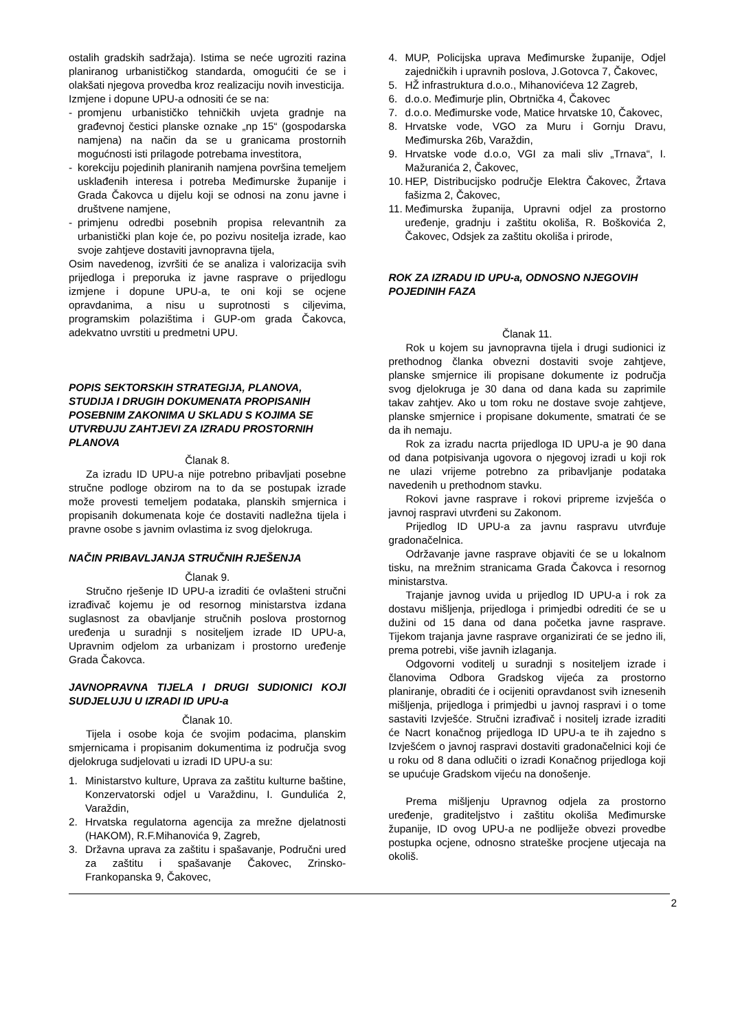ostalih gradskih sadržaja). Istima se neće ugroziti razina planiranog urbanističkog standarda, omogućiti će se i olakšati njegova provedba kroz realizaciju novih investicija.
Izmjene i dopune UPU-a odnositi će se na:
- promjenu urbanističko tehničkih uvjeta gradnje na građevnoj čestici planske oznake „np 15“ (gospodarska namjena) na način da se u granicama prostornih mogućnosti isti prilagode potrebama investitora,
- korekciju pojedinih planiranih namjena površina temeljem usklađenih interesa i potreba Međimurske županije i Grada Čakovca u dijelu koji se odnosi na zonu javne i društvene namjene,
- primjenu odredbi posebnih propisa relevantnih za urbanistički plan koje će, po pozivu nositelja izrade, kao svoje zahtjeve dostaviti javnopravna tijela,
Osim navedenog, izvršiti će se analiza i valorizacija svih prijedloga i preporuka iz javne rasprave o prijedlogu izmjene i dopune UPU-a, te oni koji se ocjene opravdanima, a nisu u suprotnosti s ciljevima, programskim polazištima i GUP-om grada Čakovca, adekvatno uvrstiti u predmetni UPU.
POPIS SEKTORSKIH STRATEGIJA, PLANOVA, STUDIJA I DRUGIH DOKUMENATA PROPISANIH POSEBNIM ZAKONIMA U SKLADU S KOJIMA SE UTVRĐUJU ZAHTJEVI ZA IZRADU PROSTORNIH PLANOVA
Članak 8.
Za izradu ID UPU-a nije potrebno pribavljati posebne stručne podloge obzirom na to da se postupak izrade može provesti temeljem podataka, planskih smjernica i propisanih dokumenata koje će dostaviti nadležna tijela i pravne osobe s javnim ovlastima iz svog djelokruga.
NAČIN PRIBAVLJANJA STRUČNIH RJEŠENJA
Članak 9.
Stručno rješenje ID UPU-a izraditi će ovlašteni stručni izrađivač kojemu je od resornog ministarstva izdana suglasnost za obavljanje stručnih poslova prostornog uređenja u suradnji s nositeljem izrade ID UPU-a, Upravnim odjelom za urbanizam i prostorno uređenje Grada Čakovca.
JAVNOPRAVNA TIJELA I DRUGI SUDIONICI KOJI SUDJELUJU U IZRADI ID UPU-a
Članak 10.
Tijela i osobe koja će svojim podacima, planskim smjernicama i propisanim dokumentima iz područja svog djelokruga sudjelovati u izradi ID UPU-a su:
1. Ministarstvo kulture, Uprava za zaštitu kulturne baštine, Konzervatorski odjel u Varaždinu, I. Gundulića 2, Varaždin,
2. Hrvatska regulatorna agencija za mrežne djelatnosti (HAKOM), R.F.Mihanovića 9, Zagreb,
3. Državna uprava za zaštitu i spašavanje, Područni ured za zaštitu i spašavanje Čakovec, Zrinsko-Frankopanska 9, Čakovec,
4. MUP, Policijska uprava Međimurske županije, Odjel zajedničkih i upravnih poslova, J.Gotovca 7, Čakovec,
5. HŽ infrastruktura d.o.o., Mihanovićeva 12 Zagreb,
6. d.o.o. Međimurje plin, Obrtnička 4, Čakovec
7. d.o.o. Međimurske vode, Matice hrvatske 10, Čakovec,
8. Hrvatske vode, VGO za Muru i Gornju Dravu, Međimurska 26b, Varaždin,
9. Hrvatske vode d.o.o, VGI za mali sliv „Trnava“, I. Mažuranića 2, Čakovec,
10. HEP, Distribucijsko područje Elektra Čakovec, Žrtava fašizma 2, Čakovec,
11. Međimurska županija, Upravni odjel za prostorno uređenje, gradnju i zaštitu okoliša, R. Boškovića 2, Čakovec, Odsjek za zaštitu okoliša i prirode,
ROK ZA IZRADU ID UPU-a, ODNOSNO NJEGOVIH POJEDINIH FAZA
Članak 11.
Rok u kojem su javnopravna tijela i drugi sudionici iz prethodnog članka obvezni dostaviti svoje zahtjeve, planske smjernice ili propisane dokumente iz područja svog djelokruga je 30 dana od dana kada su zaprimile takav zahtjev. Ako u tom roku ne dostave svoje zahtjeve, planske smjernice i propisane dokumente, smatrati će se da ih nemaju.
Rok za izradu nacrta prijedloga ID UPU-a je 90 dana od dana potpisivanja ugovora o njegovoj izradi u koji rok ne ulazi vrijeme potrebno za pribavljanje podataka navedenih u prethodnom stavku.
Rokovi javne rasprave i rokovi pripreme izvješća o javnoj raspravi utvrđeni su Zakonom.
Prijedlog ID UPU-a za javnu raspravu utvrđuje gradonačelnica.
Održavanje javne rasprave objaviti će se u lokalnom tisku, na mrežnim stranicama Grada Čakovca i resornog ministarstva.
Trajanje javnog uvida u prijedlog ID UPU-a i rok za dostavu mišljenja, prijedloga i primjedbi odrediti će se u dužini od 15 dana od dana početka javne rasprave. Tijekom trajanja javne rasprave organizirati će se jedno ili, prema potrebi, više javnih izlaganja.
Odgovorni voditelj u suradnji s nositeljem izrade i članovima Odbora Gradskog vijeća za prostorno planiranje, obraditi će i ocijeniti opravdanost svih iznesenih mišljenja, prijedloga i primjedbi u javnoj raspravi i o tome sastaviti Izvješće. Stručni izrađivač i nositelj izrade izraditi će Nacrt konačnog prijedloga ID UPU-a te ih zajedno s Izvješćem o javnoj raspravi dostaviti gradonačelnici koji će u roku od 8 dana odlučiti o izradi Konačnog prijedloga koji se upućuje Gradskom vijeću na donošenje.
Prema mišljenju Upravnog odjela za prostorno uređenje, graditeljstvo i zaštitu okoliša Međimurske županije, ID ovog UPU-a ne podliježe obvezi provedbe postupka ocjene, odnosno strateške procjene utjecaja na okoliš.
2